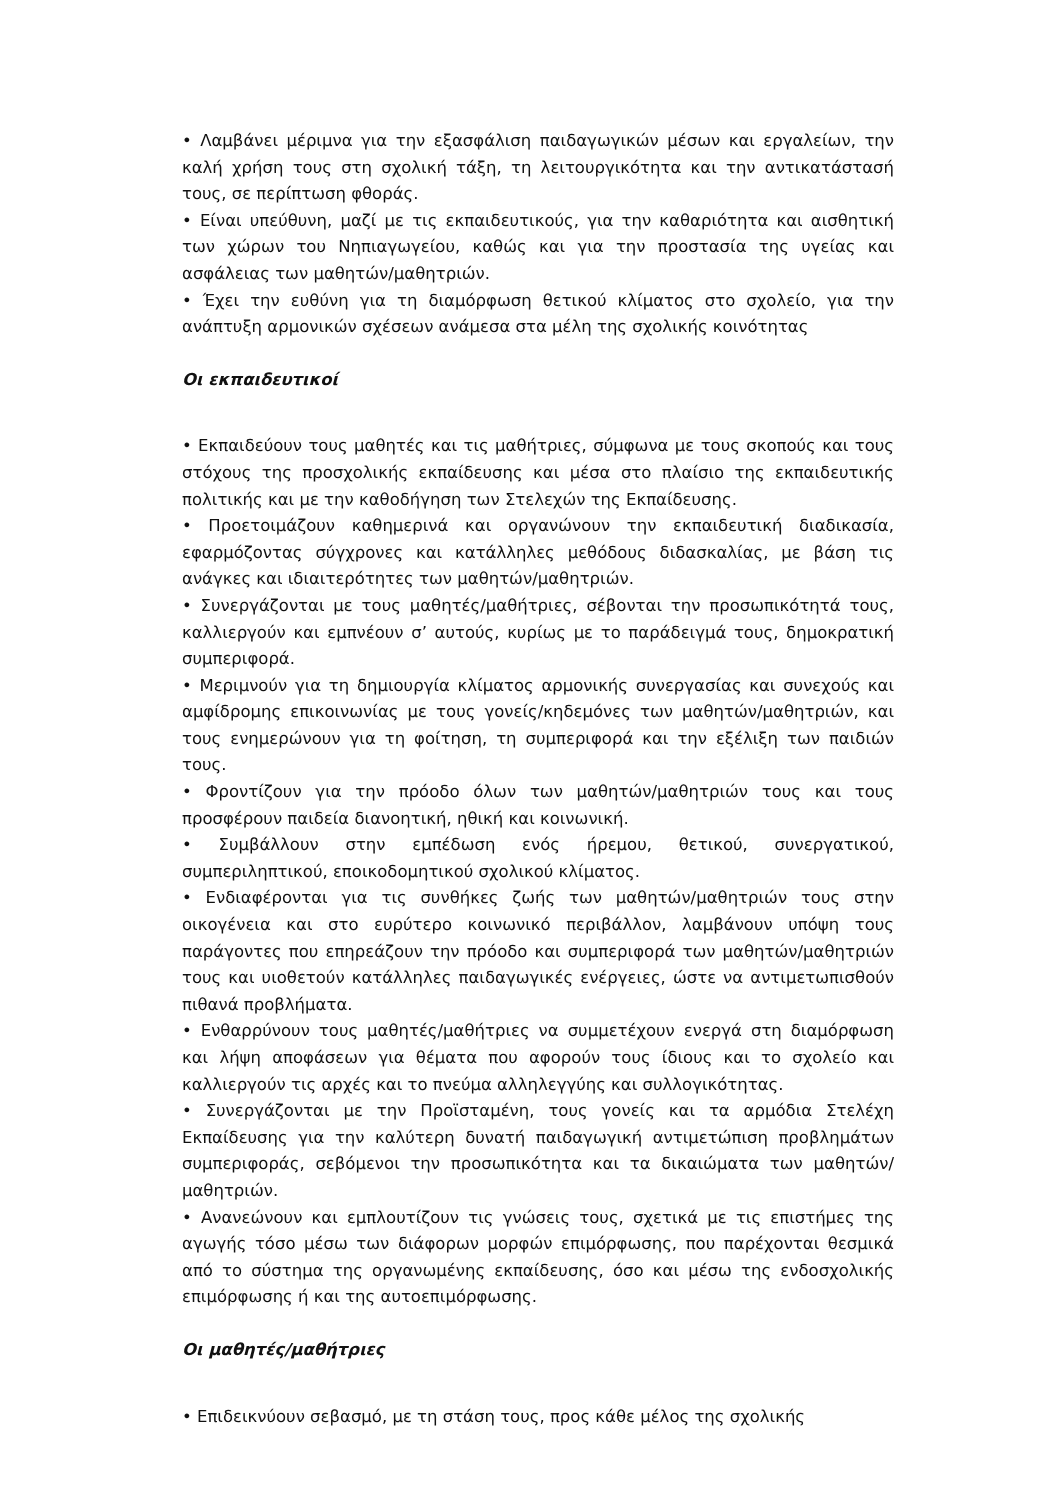• Λαμβάνει μέριμνα για την εξασφάλιση παιδαγωγικών μέσων και εργαλείων, την καλή χρήση τους στη σχολική τάξη, τη λειτουργικότητα και την αντικατάστασή τους, σε περίπτωση φθοράς.
• Είναι υπεύθυνη, μαζί με τις εκπαιδευτικούς, για την καθαριότητα και αισθητική των χώρων του Νηπιαγωγείου, καθώς και για την προστασία της υγείας και ασφάλειας των μαθητών/μαθητριών.
• Έχει την ευθύνη για τη διαμόρφωση θετικού κλίματος στο σχολείο, για την ανάπτυξη αρμονικών σχέσεων ανάμεσα στα μέλη της σχολικής κοινότητας
Οι εκπαιδευτικοί
• Εκπαιδεύουν τους μαθητές και τις μαθήτριες, σύμφωνα με τους σκοπούς και τους στόχους της προσχολικής εκπαίδευσης και μέσα στο πλαίσιο της εκπαιδευτικής πολιτικής και με την καθοδήγηση των Στελεχών της Εκπαίδευσης.
• Προετοιμάζουν καθημερινά και οργανώνουν την εκπαιδευτική διαδικασία, εφαρμόζοντας σύγχρονες και κατάλληλες μεθόδους διδασκαλίας, με βάση τις ανάγκες και ιδιαιτερότητες των μαθητών/μαθητριών.
• Συνεργάζονται με τους μαθητές/μαθήτριες, σέβονται την προσωπικότητά τους, καλλιεργούν και εμπνέουν σ’ αυτούς, κυρίως με το παράδειγμά τους, δημοκρατική συμπεριφορά.
• Μεριμνούν για τη δημιουργία κλίματος αρμονικής συνεργασίας και συνεχούς και αμφίδρομης επικοινωνίας με τους γονείς/κηδεμόνες των μαθητών/μαθητριών, και τους ενημερώνουν για τη φοίτηση, τη συμπεριφορά και την εξέλιξη των παιδιών τους.
• Φροντίζουν για την πρόοδο όλων των μαθητών/μαθητριών τους και τους προσφέρουν παιδεία διανοητική, ηθική και κοινωνική.
• Συμβάλλουν στην εμπέδωση ενός ήρεμου, θετικού, συνεργατικού, συμπεριληπτικού, εποικοδομητικού σχολικού κλίματος.
• Ενδιαφέρονται για τις συνθήκες ζωής των μαθητών/μαθητριών τους στην οικογένεια και στο ευρύτερο κοινωνικό περιβάλλον, λαμβάνουν υπόψη τους παράγοντες που επηρεάζουν την πρόοδο και συμπεριφορά των μαθητών/μαθητριών τους και υιοθετούν κατάλληλες παιδαγωγικές ενέργειες, ώστε να αντιμετωπισθούν πιθανά προβλήματα.
• Ενθαρρύνουν τους μαθητές/μαθήτριες να συμμετέχουν ενεργά στη διαμόρφωση και λήψη αποφάσεων για θέματα που αφορούν τους ίδιους και το σχολείο και καλλιεργούν τις αρχές και το πνεύμα αλληλεγγύης και συλλογικότητας.
• Συνεργάζονται με την Προϊσταμένη, τους γονείς και τα αρμόδια Στελέχη Εκπαίδευσης για την καλύτερη δυνατή παιδαγωγική αντιμετώπιση προβλημάτων συμπεριφοράς, σεβόμενοι την προσωπικότητα και τα δικαιώματα των μαθητών/μαθητριών.
• Ανανεώνουν και εμπλουτίζουν τις γνώσεις τους, σχετικά με τις επιστήμες της αγωγής τόσο μέσω των διάφορων μορφών επιμόρφωσης, που παρέχονται θεσμικά από το σύστημα της οργανωμένης εκπαίδευσης, όσο και μέσω της ενδοσχολικής επιμόρφωσης ή και της αυτοεπιμόρφωσης.
Οι μαθητές/μαθήτριες
• Επιδεικνύουν σεβασμό, με τη στάση τους, προς κάθε μέλος της σχολικής